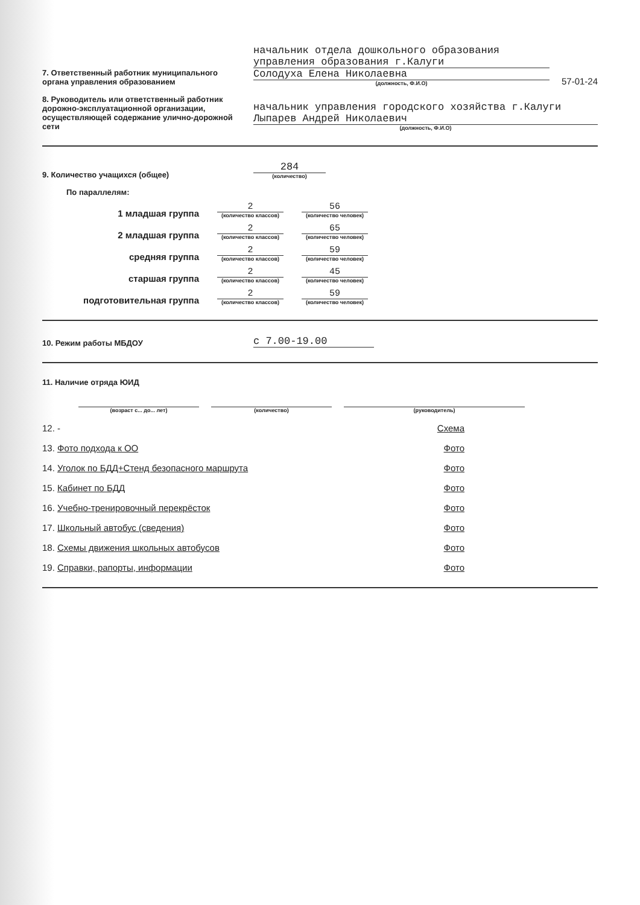7. Ответственный работник муниципального органа управления образованием
начальник отдела дошкольного образования управления образования г.Калуги
Солодуха Елена Николаевна
(должность, Ф.И.О)
57-01-24
8. Руководитель или ответственный работник дорожно-эксплуатационной организации, осуществляющей содержание улично-дорожной сети
начальник управления городского хозяйства г.Калуги Лыпарев Андрей Николаевич
(должность, Ф.И.О)
9. Количество учащихся (общее)
284
(количество)
По параллелям:
1 младшая группа
2
(количество классов)
56
(количество человек)
2 младшая группа
2
(количество классов)
65
(количество человек)
средняя группа
2
(количество классов)
59
(количество человек)
старшая группа
2
(количество классов)
45
(количество человек)
подготовительная группа
2
(количество классов)
59
(количество человек)
10. Режим работы МБДОУ
с 7.00-19.00
11. Наличие отряда ЮИД
(возраст с... до... лет)
(количество)
(руководитель)
12. - Схема
13. Фото подхода к ОО Фото
14. Уголок по БДД+Стенд безопасного маршрута Фото
15. Кабинет по БДД Фото
16. Учебно-тренировочный перекрёсток Фото
17. Школьный автобус (сведения) Фото
18. Схемы движения школьных автобусов Фото
19. Справки, рапорты, информации Фото